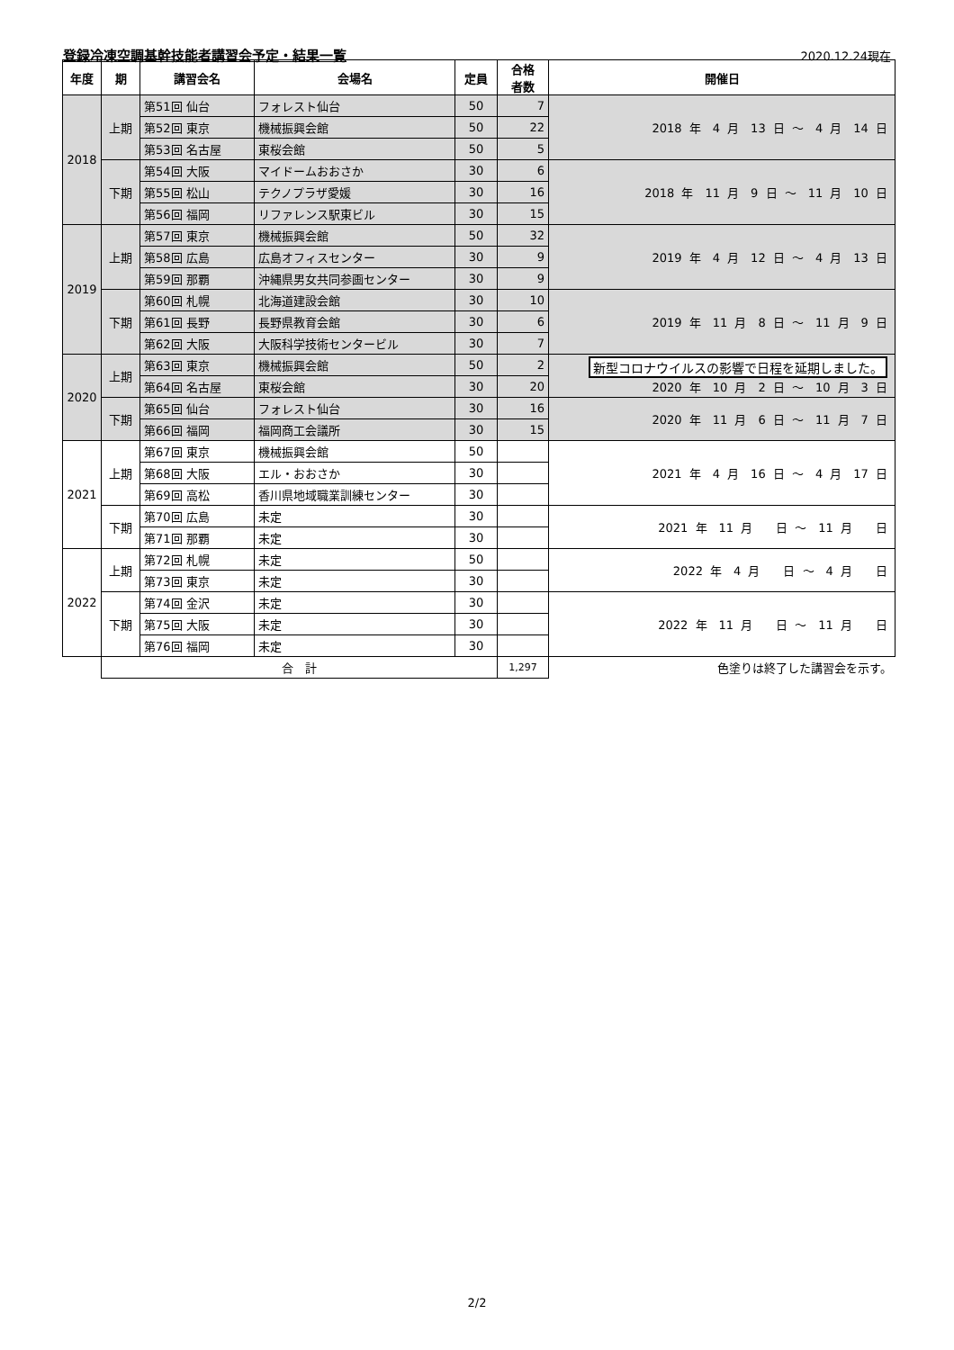登録冷凍空調基幹技能者講習会予定・結果一覧
2020.12.24現在
| 年度 | 期 | 講習会名 | 会場名 | 定員 | 合格 者数 | 開催日 |
| --- | --- | --- | --- | --- | --- | --- |
| 2018 | 上期 | 第51回 仙台 | フォレスト仙台 | 50 | 7 | 2018 年 4 月 13 日 ～ 4 月 14 日 |
| | | 第52回 東京 | 機械振興会館 | 50 | 22 | |
| | | 第53回 名古屋 | 東桜会館 | 50 | 5 | |
| | 下期 | 第54回 大阪 | マイドームおおさか | 30 | 6 | 2018 年 11 月 9 日 ～ 11 月 10 日 |
| | | 第55回 松山 | テクノプラザ愛媛 | 30 | 16 | |
| | | 第56回 福岡 | リファレンス駅東ビル | 30 | 15 | |
| 2019 | 上期 | 第57回 東京 | 機械振興会館 | 50 | 32 | 2019 年 4 月 12 日 ～ 4 月 13 日 |
| | | 第58回 広島 | 広島オフィスセンター | 30 | 9 | |
| | | 第59回 那覇 | 沖縄県男女共同参画センター | 30 | 9 | |
| | 下期 | 第60回 札幌 | 北海道建設会館 | 30 | 10 | 2019 年 11 月 8 日 ～ 11 月 9 日 |
| | | 第61回 長野 | 長野県教育会館 | 30 | 6 | |
| | | 第62回 大阪 | 大阪科学技術センタービル | 30 | 7 | |
| 2020 | 上期 | 第63回 東京 | 機械振興会館 | 50 | 2 | 新型コロナウイルスの影響で日程を延期しました。 2020 年 10 月 2 日 ～ 10 月 3 日 |
| | | 第64回 名古屋 | 東桜会館 | 30 | 20 | |
| | 下期 | 第65回 仙台 | フォレスト仙台 | 30 | 16 | 2020 年 11 月 6 日 ～ 11 月 7 日 |
| | | 第66回 福岡 | 福岡商工会議所 | 30 | 15 | |
| 2021 | 上期 | 第67回 東京 | 機械振興会館 | 50 | | 2021 年 4 月 16 日 ～ 4 月 17 日 |
| | | 第68回 大阪 | エル・おおさか | 30 | | |
| | | 第69回 高松 | 香川県地域職業訓練センター | 30 | | |
| | 下期 | 第70回 広島 | 未定 | 30 | | 2021 年 11 月 日 ～ 11 月 日 |
| | | 第71回 那覇 | 未定 | 30 | | |
| 2022 | 上期 | 第72回 札幌 | 未定 | 50 | | 2022 年 4 月 日 ～ 4 月 日 |
| | | 第73回 東京 | 未定 | 30 | | |
| | 下期 | 第74回 金沢 | 未定 | 30 | | 2022 年 11 月 日 ～ 11 月 日 |
| | | 第75回 大阪 | 未定 | 30 | | |
| | | 第76回 福岡 | 未定 | 30 | | |
| | 合 計 | | | | 1,297 | 色塗りは終了した講習会を示す。 |
2/2